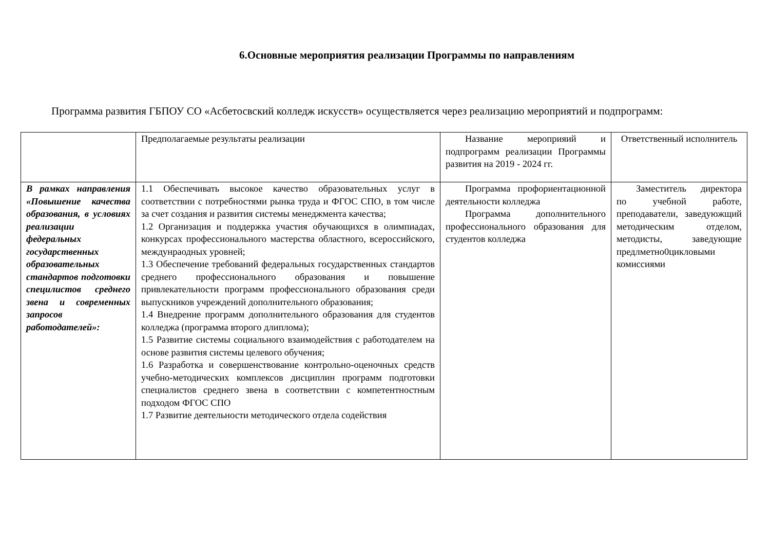6.Основные мероприятия реализации Программы по направлениям
Программа развития ГБПОУ СО «Асбетосвский колледж искусств» осуществляется через реализацию мероприятий и подпрограмм:
| | Предполагаемые результаты реализации | Название мероприяий и подпрограмм реализации Программы развития на 2019 - 2024 гг. | Ответственный исполнитель |
| В рамках направления «Повышение качества образования, в условиях реализации федеральных государственных образовательных стандартов подготовки специлистов среднего звена и современных запросов работодателей»: | 1.1 Обеспечивать высокое качество образовательных услуг в соответствии с потребностями рынка труда и ФГОС СПО, в том числе за счет создания и развития системы менеджмента качества; 1.2 Организация и поддержка участия обучающихся в олимпиадах, конкурсах профессионального мастерства областного, всероссийского, междунраодных уровней; 1.3 Обеспечение требований федеральных государственных стандартов среднего профессионального образования и повышение привлекательности программ профессионального образования среди выпускников учреждений дополнительного образования; 1.4 Внедрение программ дополнительного образования для студентов колледжа (программа второго длиплома); 1.5 Развитие системы социального взаимодействия с работодателем на основе развития системы целевого обучения; 1.6 Разработка и совершенствование контрольно-оценочных средств учебно-методических комплексов дисциплин программ подготовки специалистов среднего звена в соответствии с компетентностным подходом ФГОС СПО 1.7 Развитие деятельности методического отдела содействия | Программа профориентационной деятельности колледжа Программа дополнительного профессионального образования для студентов колледжа | Заместитель директора по учебной работе, преподаватели, заведуюжщий методическим отделом, методисты, заведующие предлметно0цикловыми комиссиями |